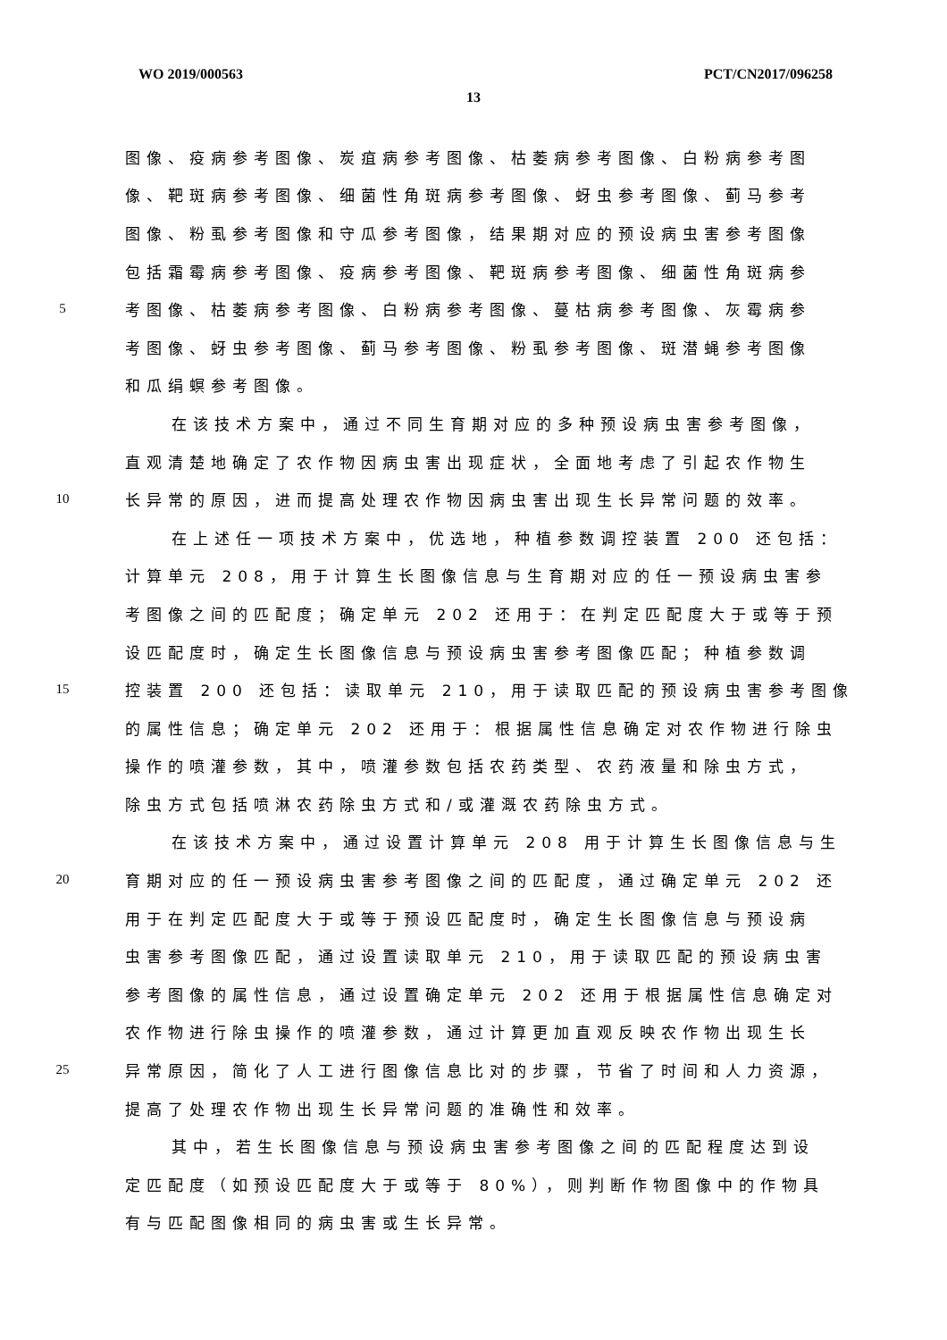WO 2019/000563 PCT/CN2017/096258
13
图像、疫病参考图像、炭疽病参考图像、枯萎病参考图像、白粉病参考图
像、靶斑病参考图像、细菌性角斑病参考图像、蚜虫参考图像、蓟马参考
图像、粉虱参考图像和守瓜参考图像，结果期对应的预设病虫害参考图像
包括霜霉病参考图像、疫病参考图像、靶斑病参考图像、细菌性角斑病参
5 考图像、枯萎病参考图像、白粉病参考图像、蔓枯病参考图像、灰霉病参
考图像、蚜虫参考图像、蓟马参考图像、粉虱参考图像、斑潜蝇参考图像
和瓜绢螟参考图像。
在该技术方案中，通过不同生育期对应的多种预设病虫害参考图像，
直观清楚地确定了农作物因病虫害出现症状，全面地考虑了引起农作物生
10 长异常的原因，进而提高处理农作物因病虫害出现生长异常问题的效率。
在上述任一项技术方案中，优选地，种植参数调控装置 200 还包括：
计算单元 208，用于计算生长图像信息与生育期对应的任一预设病虫害参
考图像之间的匹配度；确定单元 202 还用于：在判定匹配度大于或等于预
设匹配度时，确定生长图像信息与预设病虫害参考图像匹配；种植参数调
15 控装置 200 还包括：读取单元 210，用于读取匹配的预设病虫害参考图像
的属性信息；确定单元 202 还用于：根据属性信息确定对农作物进行除虫
操作的喷灌参数，其中，喷灌参数包括农药类型、农药液量和除虫方式，
除虫方式包括喷淋农药除虫方式和/或灌溉农药除虫方式。
在该技术方案中，通过设置计算单元 208 用于计算生长图像信息与生
20 育期对应的任一预设病虫害参考图像之间的匹配度，通过确定单元 202 还
用于在判定匹配度大于或等于预设匹配度时，确定生长图像信息与预设病
虫害参考图像匹配，通过设置读取单元 210，用于读取匹配的预设病虫害
参考图像的属性信息，通过设置确定单元 202 还用于根据属性信息确定对
农作物进行除虫操作的喷灌参数，通过计算更加直观反映农作物出现生长
25 异常原因，简化了人工进行图像信息比对的步骤，节省了时间和人力资源，
提高了处理农作物出现生长异常问题的准确性和效率。
其中，若生长图像信息与预设病虫害参考图像之间的匹配程度达到设
定匹配度（如预设匹配度大于或等于 80%），则判断作物图像中的作物具
有与匹配图像相同的病虫害或生长异常。